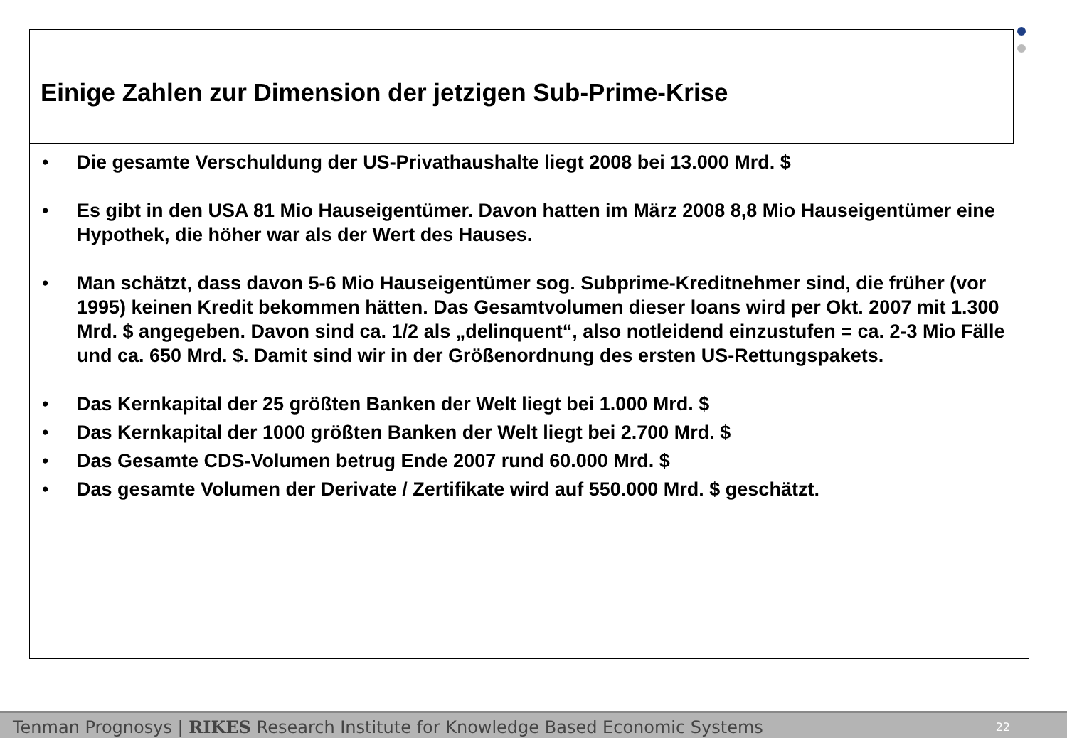Einige Zahlen zur Dimension der jetzigen Sub-Prime-Krise
• Die gesamte Verschuldung der US-Privathaushalte liegt 2008 bei 13.000 Mrd. $
• Es gibt in den USA 81 Mio Hauseigentümer. Davon hatten im März 2008 8,8 Mio Hauseigentümer eine Hypothek, die höher war als der Wert des Hauses.
• Man schätzt, dass davon 5-6 Mio Hauseigentümer sog. Subprime-Kreditnehmer sind, die früher (vor 1995) keinen Kredit bekommen hätten. Das Gesamtvolumen dieser loans wird per Okt. 2007 mit 1.300 Mrd. $ angegeben. Davon sind ca. 1/2 als „delinquent“, also notleidend einzustufen = ca. 2-3 Mio Fälle und ca. 650 Mrd. $. Damit sind wir in der Größenordnung des ersten US-Rettungspakets.
• Das Kernkapital der 25 größten Banken der Welt liegt bei 1.000 Mrd. $
• Das Kernkapital der 1000 größten Banken der Welt liegt bei 2.700 Mrd. $
• Das Gesamte CDS-Volumen betrug Ende 2007 rund 60.000 Mrd. $
• Das gesamte Volumen der Derivate / Zertifikate wird auf 550.000 Mrd. $ geschätzt.
Tenman Prognosys | RIKES Research Institute for Knowledge Based Economic Systems 22